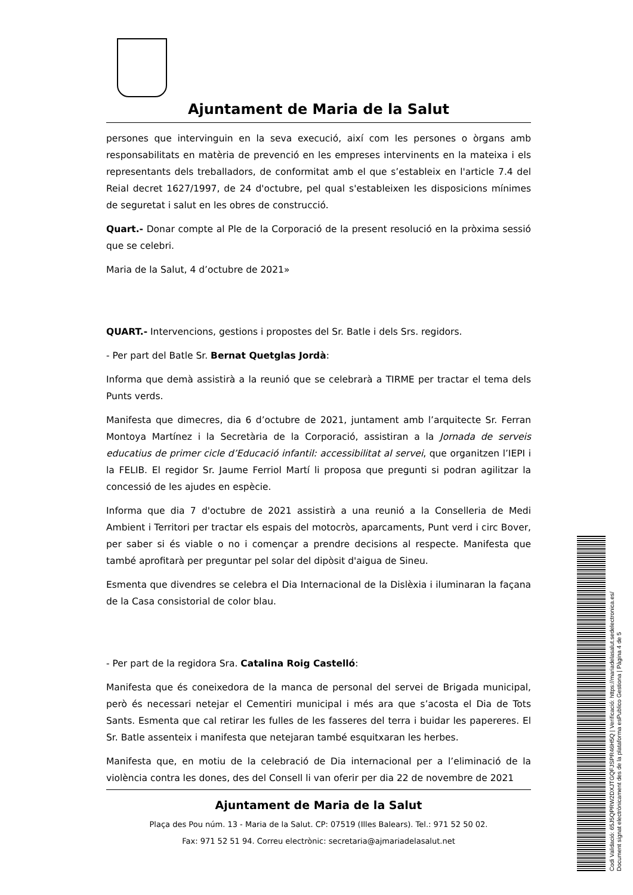Ajuntament de Maria de la Salut
persones que intervinguin en la seva execució, així com les persones o òrgans amb responsabilitats en matèria de prevenció en les empreses intervinents en la mateixa i els representants dels treballadors, de conformitat amb el que s’estableix en l'article 7.4 del Reial decret 1627/1997, de 24 d'octubre, pel qual s'estableixen les disposicions mínimes de seguretat i salut en les obres de construcció.
Quart.- Donar compte al Ple de la Corporació de la present resolució en la pròxima sessió que se celebri.
Maria de la Salut, 4 d’octubre de 2021»
QUART.- Intervencions, gestions i propostes del Sr. Batle i dels Srs. regidors.
- Per part del Batle Sr. Bernat Quetglas Jordà:
Informa que demà assistirà a la reunió que se celebrarà a TIRME per tractar el tema dels Punts verds.
Manifesta que dimecres, dia 6 d’octubre de 2021, juntament amb l’arquitecte Sr. Ferran Montoya Martínez i la Secretària de la Corporació, assistiran a la Jornada de serveis educatius de primer cicle d’Educació infantil: accessibilitat al servei, que organitzen l’IEPI i la FELIB. El regidor Sr. Jaume Ferriol Martí li proposa que pregunti si podran agilitzar la concessió de les ajudes en espècie.
Informa que dia 7 d'octubre de 2021 assistirà a una reunió a la Conselleria de Medi Ambient i Territori per tractar els espais del motocròs, aparcaments, Punt verd i circ Bover, per saber si és viable o no i començar a prendre decisions al respecte. Manifesta que també aprofitarà per preguntar pel solar del dipòsit d'aigua de Sineu.
Esmenta que divendres se celebra el Dia Internacional de la Dislèxia i iluminaran la façana de la Casa consistorial de color blau.
- Per part de la regidora Sra. Catalina Roig Castelló:
Manifesta que és coneixedora de la manca de personal del servei de Brigada municipal, però és necessari netejar el Cementiri municipal i més ara que s’acosta el Dia de Tots Sants. Esmenta que cal retirar les fulles de les fasseres del terra i buidar les papereres. El Sr. Batle assenteix i manifesta que netejaran també esquitxaran les herbes.
Manifesta que, en motiu de la celebració de Dia internacional per a l’eliminació de la violència contra les dones, des del Consell li van oferir per dia 22 de novembre de 2021
Ajuntament de Maria de la Salut
Plaça des Pou núm. 13 - Maria de la Salut. CP: 07519 (Illes Balears). Tel.: 971 52 50 02.
Fax: 971 52 51 94. Correu electrònic: secretaria@ajmariadelasalut.net
Codi Validació: 65J5QPRW2DXJTGQFJSPR46H5Q | Verificació: https://mariadelasalut.sedelectronica.es/
Document signat electrònicament des de la plataforma esPublico Gestiona | Pàgina 4 de 5